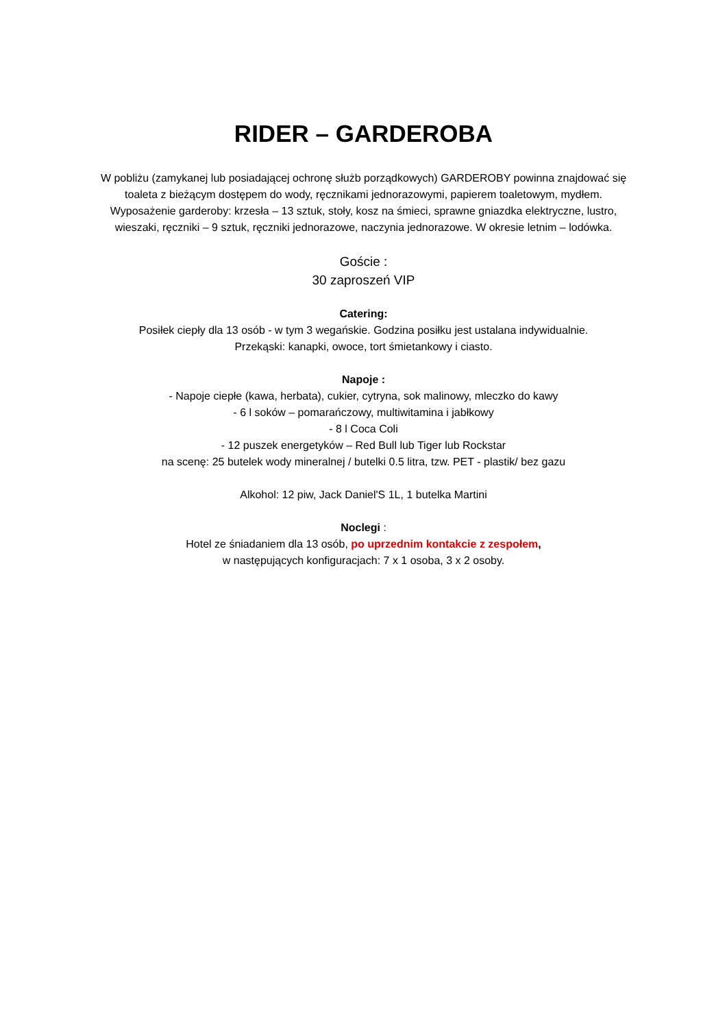RIDER – GARDEROBA
W pobliżu (zamykanej lub posiadającej ochronę służb porządkowych) GARDEROBY powinna znajdować się toaleta z bieżącym dostępem do wody, ręcznikami jednorazowymi, papierem toaletowym, mydłem. Wyposażenie garderoby: krzesła – 13 sztuk, stoły, kosz na śmieci, sprawne gniazdka elektryczne, lustro, wieszaki, ręczniki – 9 sztuk, ręczniki jednorazowe, naczynia jednorazowe. W okresie letnim – lodówka.
Goście :
30 zaproszeń VIP
Catering:
Posiłek ciepły dla 13 osób - w tym 3 wegańskie. Godzina posiłku jest ustalana indywidualnie.
Przekąski: kanapki, owoce, tort śmietankowy i ciasto.
Napoje :
- Napoje ciepłe (kawa, herbata), cukier, cytryna, sok malinowy, mleczko do kawy
- 6 l soków – pomarańczowy, multiwitamina i jabłkowy
- 8 l Coca Coli
- 12 puszek energetyków – Red Bull lub Tiger lub Rockstar
na scenę: 25 butelek wody mineralnej / butelki 0.5 litra, tzw. PET - plastik/ bez gazu
Alkohol: 12 piw, Jack Daniel'S 1L, 1 butelka Martini
Noclegi :
Hotel ze śniadaniem dla 13 osób, po uprzednim kontakcie z zespołem,
w następujących konfiguracjach: 7 x 1 osoba, 3 x 2 osoby.